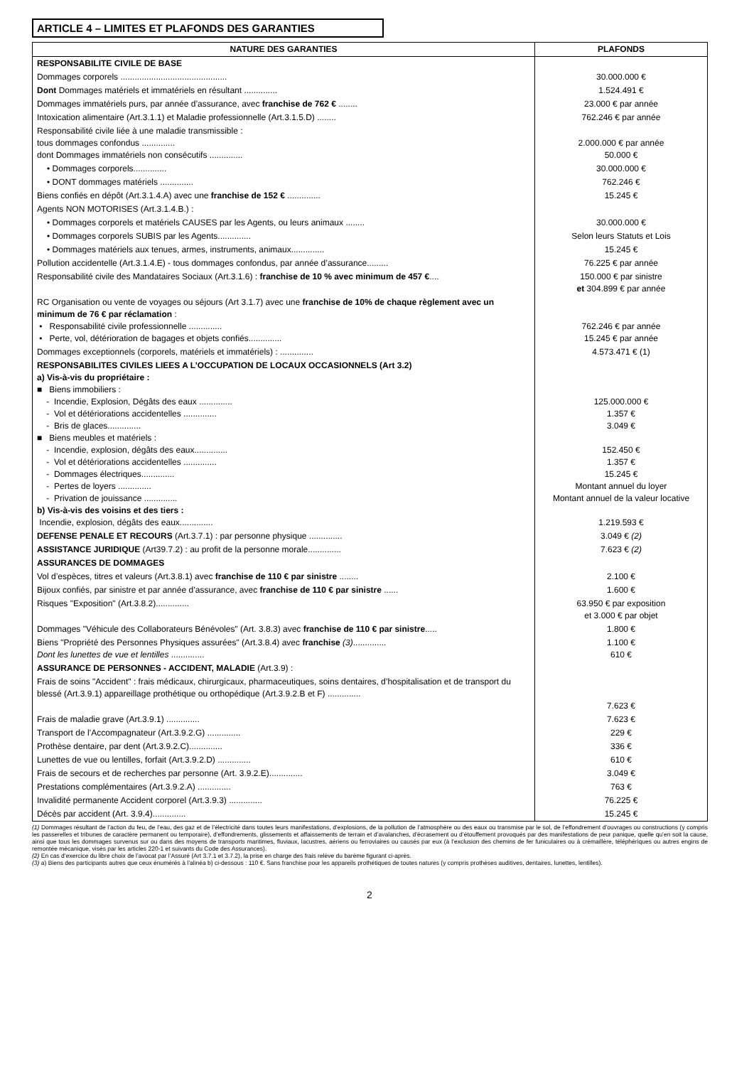ARTICLE 4 – LIMITES ET PLAFONDS DES GARANTIES
| NATURE DES GARANTIES | PLAFONDS |
| --- | --- |
| RESPONSABILITE CIVILE DE BASE | |
| Dommages corporels ............................................. | 30.000.000 € |
| Dont Dommages matériels et immatériels en résultant .............. | 1.524.491 € |
| Dommages immatériels purs, par année d’assurance, avec franchise de 762 € ........ | 23.000 € par année |
| Intoxication alimentaire (Art.3.1.1) et Maladie professionnelle (Art.3.1.5.D) ........ | 762.246 € par année |
| Responsabilité civile liée à une maladie transmissible : tous dommages confondus .............. dont Dommages immatériels non consécutifs .............. | 2.000.000 € par année 50.000 € |
| • Dommages corporels.............. | 30.000.000 € |
| • DONT dommages matériels .............. | 762.246 € |
| Biens confiés en dépôt (Art.3.1.4.A) avec une franchise de 152 € .............. | 15.245 € |
| Agents NON MOTORISES (Art.3.1.4.B.) : | |
| • Dommages corporels et matériels CAUSES par les Agents, ou leurs animaux ........ | 30.000.000 € |
| • Dommages corporels SUBIS par les Agents.............. | Selon leurs Statuts et Lois |
| • Dommages matériels aux tenues, armes, instruments, animaux.............. | 15.245 € |
| Pollution accidentelle (Art.3.1.4.E) - tous dommages confondus, par année d’assurance......... | 76.225 € par année |
| Responsabilité civile des Mandataires Sociaux (Art.3.1.6) : franchise de 10 % avec minimum de 457 € .... | 150.000 € par sinistre et 304.899 € par année |
| RC Organisation ou vente de voyages ou séjours (Art 3.1.7) avec une franchise de 10% de chaque règlement avec un minimum de 76 € par réclamation : • Responsabilité civile professionnelle .............. • Perte, vol, détérioration de bagages et objets confiés.............. | 762.246 € par année 15.245 € par année |
| Dommages exceptionnels (corporels, matériels et immatériels) : .............. | 4.573.471 € (1) |
| RESPONSABILITES CIVILES LIEES A L’OCCUPATION DE LOCAUX OCCASIONNELS (Art 3.2) a) Vis-à-vis du propriétaire : ■ Biens immobiliers : - Incendie, Explosion, Dégâts des eaux .............. - Vol et détériorations accidentelles .............. - Bris de glaces.............. ■ Biens meubles et matériels : - Incendie, explosion, dégâts des eaux.............. - Vol et détériorations accidentelles .............. - Dommages électriques.............. - Pertes de loyers .............. - Privation de jouissance .............. b) Vis-à-vis des voisins et des tiers : Incendie, explosion, dégâts des eaux.............. | 125.000.000 € 1.357 € 3.049 € 152.450 € 1.357 € 15.245 € Montant annuel du loyer Montant annuel de la valeur locative 1.219.593 € |
| DEFENSE PENALE ET RECOURS (Art.3.7.1) : par personne physique .............. | 3.049 € (2) |
| ASSISTANCE JURIDIQUE (Art39.7.2) : au profit de la personne morale.............. | 7.623 € (2) |
| ASSURANCES DE DOMMAGES | |
| Vol d’espèces, titres et valeurs (Art.3.8.1) avec franchise de 110 € par sinistre ........ | 2.100 € |
| Bijoux confiés, par sinistre et par année d’assurance, avec franchise de 110 € par sinistre ...... | 1.600 € |
| Risques "Exposition" (Art.3.8.2).............. | 63.950 € par exposition et 3.000 € par objet |
| Dommages "Véhicule des Collaborateurs Bénévoles" (Art. 3.8.3) avec franchise de 110 € par sinistre ..... | 1.800 € |
| Biens "Propriété des Personnes Physiques assurées" (Art.3.8.4) avec franchise (3) .............. Dont les lunettes de vue et lentilles .............. | 1.100 € 610 € |
| ASSURANCE DE PERSONNES - ACCIDENT, MALADIE (Art.3.9) : | |
| Frais de soins "Accident" : frais médicaux, chirurgicaux, pharmaceutiques, soins dentaires, d’hospitalisation et de transport du blessé (Art.3.9.1) appareillage prothétique ou orthopédique (Art.3.9.2.B et F) .............. | 7.623 € |
| Frais de maladie grave (Art.3.9.1) .............. | 7.623 € |
| Transport de l’Accompagnateur (Art.3.9.2.G) .............. | 229 € |
| Prothèse dentaire, par dent (Art.3.9.2.C).............. | 336 € |
| Lunettes de vue ou lentilles, forfait (Art.3.9.2.D) .............. | 610 € |
| Frais de secours et de recherches par personne (Art. 3.9.2.E).............. | 3.049 € |
| Prestations complémentaires (Art.3.9.2.A) .............. | 763 € |
| Invalidité permanente Accident corporel (Art.3.9.3) .............. | 76.225 € |
| Décès par accident (Art. 3.9.4).............. | 15.245 € |
(1) Dommages résultant de l’action du feu, de l’eau, des gaz et de l’électricité dans toutes leurs manifestations, d’explosions, de la pollution de l’atmosphère ou des eaux ou transmise par le sol, de l’effondrement d’ouvrages ou constructions (y compris les passerelles et tribunes de caractère permanent ou temporaire), d’effondrements, glissements et affaissements de terrain et d’avalanches, d’écrasement ou d’étouffement provoqués par des manifestations de peur panique, quelle qu’en soit la cause, ainsi que tous les dommages survenus sur ou dans des moyens de transports maritimes, fluviaux, lacustres, aériens ou ferroviaires ou causés par eux (à l’exclusion des chemins de fer funiculaires ou à crémaillère, téléphériques ou autres engins de remontée mécanique, visés par les articles 220-1 et suivants du Code des Assurances).
(2) En cas d’exercice du libre choix de l’avocat par l’Assuré (Art 3.7.1 et 3.7.2), la prise en charge des frais relève du barème figurant ci-après.
(3) a) Biens des participants autres que ceux énumérés à l’alinéa b) ci-dessous : 110 €. Sans franchise pour les appareils prothétiques de toutes natures (y compris prothèses auditives, dentaires, lunettes, lentilles).
2